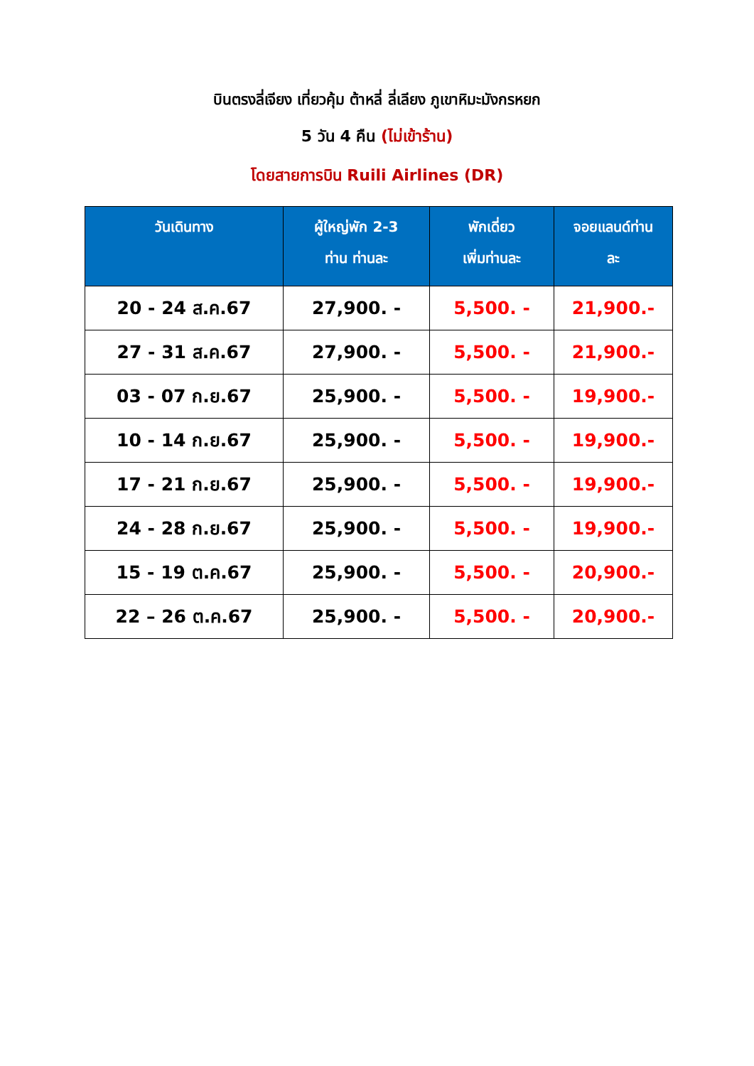บินตรงลี่เจียง เที่ยวคุ้ม ต้าหลี่ ลี่เลียง ภูเขาหิมะมังกรหยก
5 วัน 4 คืน (ไม่เข้าร้าน)
โดยสายการบิน Ruili Airlines (DR)
| วันเดินทาง | ผู้ใหญ่พัก 2-3 ท่าน ท่านละ | พักเดี่ยว เพิ่มท่านละ | จอยแลนด์ท่าน ละ |
| --- | --- | --- | --- |
| 20 - 24 ส.ค.67 | 27,900. - | 5,500. - | 21,900.- |
| 27 - 31 ส.ค.67 | 27,900. - | 5,500. - | 21,900.- |
| 03 - 07 ก.ย.67 | 25,900. - | 5,500. - | 19,900.- |
| 10 - 14 ก.ย.67 | 25,900. - | 5,500. - | 19,900.- |
| 17 - 21 ก.ย.67 | 25,900. - | 5,500. - | 19,900.- |
| 24 - 28 ก.ย.67 | 25,900. - | 5,500. - | 19,900.- |
| 15 - 19 ต.ค.67 | 25,900. - | 5,500. - | 20,900.- |
| 22 – 26 ต.ค.67 | 25,900. - | 5,500. - | 20,900.- |